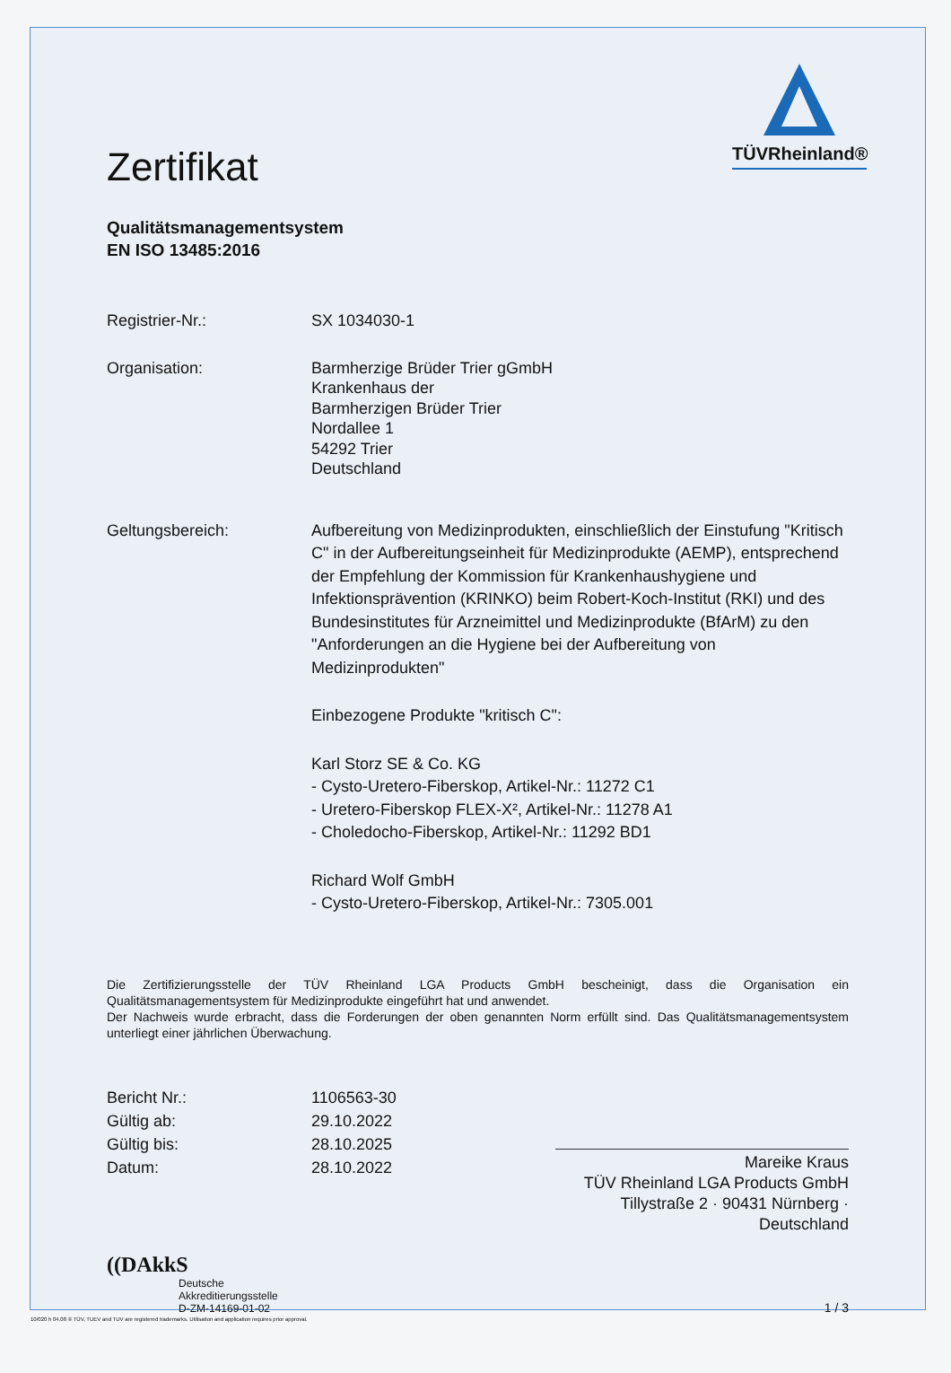TÜVRheinland®
Zertifikat
Qualitätsmanagementsystem
EN ISO 13485:2016
Registrier-Nr.: SX 1034030-1
Organisation: Barmherzige Brüder Trier gGmbH
Krankenhaus der
Barmherzigen Brüder Trier
Nordallee 1
54292 Trier
Deutschland
Geltungsbereich: Aufbereitung von Medizinprodukten, einschließlich der Einstufung "Kritisch C" in der Aufbereitungseinheit für Medizinprodukte (AEMP), entsprechend der Empfehlung der Kommission für Krankenhaushygiene und Infektionsprävention (KRINKO) beim Robert-Koch-Institut (RKI) und des Bundesinstitutes für Arzneimittel und Medizinprodukte (BfArM) zu den "Anforderungen an die Hygiene bei der Aufbereitung von Medizinprodukten"
Einbezogene Produkte "kritisch C":
Karl Storz SE & Co. KG
- Cysto-Uretero-Fiberskop, Artikel-Nr.: 11272 C1
- Uretero-Fiberskop FLEX-X², Artikel-Nr.: 11278 A1
- Choledocho-Fiberskop, Artikel-Nr.: 11292 BD1
Richard Wolf GmbH
- Cysto-Uretero-Fiberskop, Artikel-Nr.: 7305.001
Die Zertifizierungsstelle der TÜV Rheinland LGA Products GmbH bescheinigt, dass die Organisation ein Qualitätsmanagementsystem für Medizinprodukte eingeführt hat und anwendet.
Der Nachweis wurde erbracht, dass die Forderungen der oben genannten Norm erfüllt sind. Das Qualitätsmanagementsystem unterliegt einer jährlichen Überwachung.
Bericht Nr.: 1106563-30
Gültig ab: 29.10.2022
Gültig bis: 28.10.2025
Datum: 28.10.2022
Mareike Kraus
TÜV Rheinland LGA Products GmbH
Tillystraße 2 · 90431 Nürnberg · Deutschland
((DAkkS
Deutsche
Akkreditierungsstelle
D-ZM-14169-01-02
1 / 3
10/020 h 04.08 ® TÜV, TUEV and TUV are registered trademarks. Utilisation and application requires prior approval.